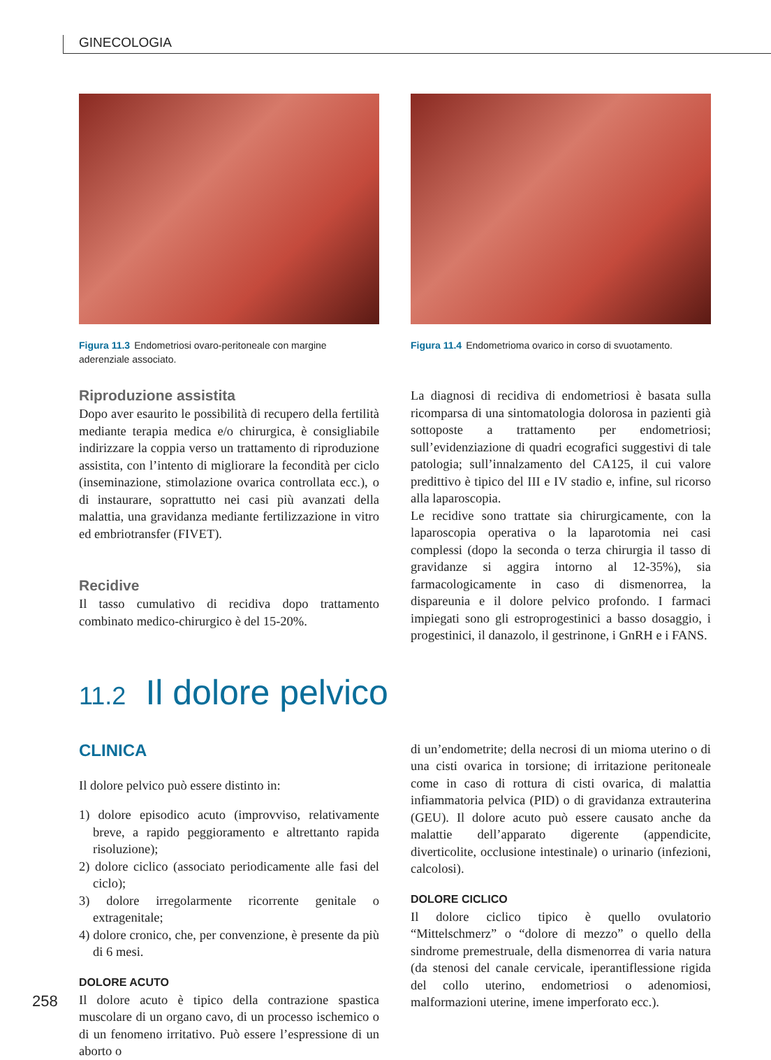GINECOLOGIA
Figura 11.3 Endometriosi ovaro-peritoneale con margine aderenziale associato.
Riproduzione assistita
Dopo aver esaurito le possibilità di recupero della fertilità mediante terapia medica e/o chirurgica, è consigliabile indirizzare la coppia verso un trattamento di riproduzione assistita, con l’intento di migliorare la fecondità per ciclo (inseminazione, stimolazione ovarica controllata ecc.), o di instaurare, soprattutto nei casi più avanzati della malattia, una gravidanza mediante fertilizzazione in vitro ed embriotransfer (FIVET).
Recidive
Il tasso cumulativo di recidiva dopo trattamento combinato medico-chirurgico è del 15-20%.
Figura 11.4 Endometrioma ovarico in corso di svuotamento.
La diagnosi di recidiva di endometriosi è basata sulla ricomparsa di una sintomatologia dolorosa in pazienti già sottoposte a trattamento per endometriosi; sull’evidenziazione di quadri ecografici suggestivi di tale patologia; sull’innalzamento del CA125, il cui valore predittivo è tipico del III e IV stadio e, infine, sul ricorso alla laparoscopia.
Le recidive sono trattate sia chirurgicamente, con la laparoscopia operativa o la laparotomia nei casi complessi (dopo la seconda o terza chirurgia il tasso di gravidanze si aggira intorno al 12-35%), sia farmacologicamente in caso di dismenorrea, la dispareunia e il dolore pelvico profondo. I farmaci impiegati sono gli estroprogestinici a basso dosaggio, i progestinici, il danazolo, il gestrinone, i GnRH e i FANS.
11.2 Il dolore pelvico
CLINICA
Il dolore pelvico può essere distinto in:
1) dolore episodico acuto (improvviso, relativamente breve, a rapido peggioramento e altrettanto rapida risoluzione);
2) dolore ciclico (associato periodicamente alle fasi del ciclo);
3) dolore irregolarmente ricorrente genitale o extragenitale;
4) dolore cronico, che, per convenzione, è presente da più di 6 mesi.
DOLORE ACUTO
Il dolore acuto è tipico della contrazione spastica muscolare di un organo cavo, di un processo ischemico o di un fenomeno irritativo. Può essere l’espressione di un aborto o
di un’endometrite; della necrosi di un mioma uterino o di una cisti ovarica in torsione; di irritazione peritoneale come in caso di rottura di cisti ovarica, di malattia infiammatoria pelvica (PID) o di gravidanza extrauterina (GEU). Il dolore acuto può essere causato anche da malattie dell’apparato digerente (appendicite, diverticolite, occlusione intestinale) o urinario (infezioni, calcolosi).
DOLORE CICLICO
Il dolore ciclico tipico è quello ovulatorio “Mittelschmerz” o “dolore di mezzo” o quello della sindrome premestruale, della dismenorrea di varia natura (da stenosi del canale cervicale, iperantiflessione rigida del collo uterino, endometriosi o adenomiosi, malformazioni uterine, imene imperforato ecc.).
258